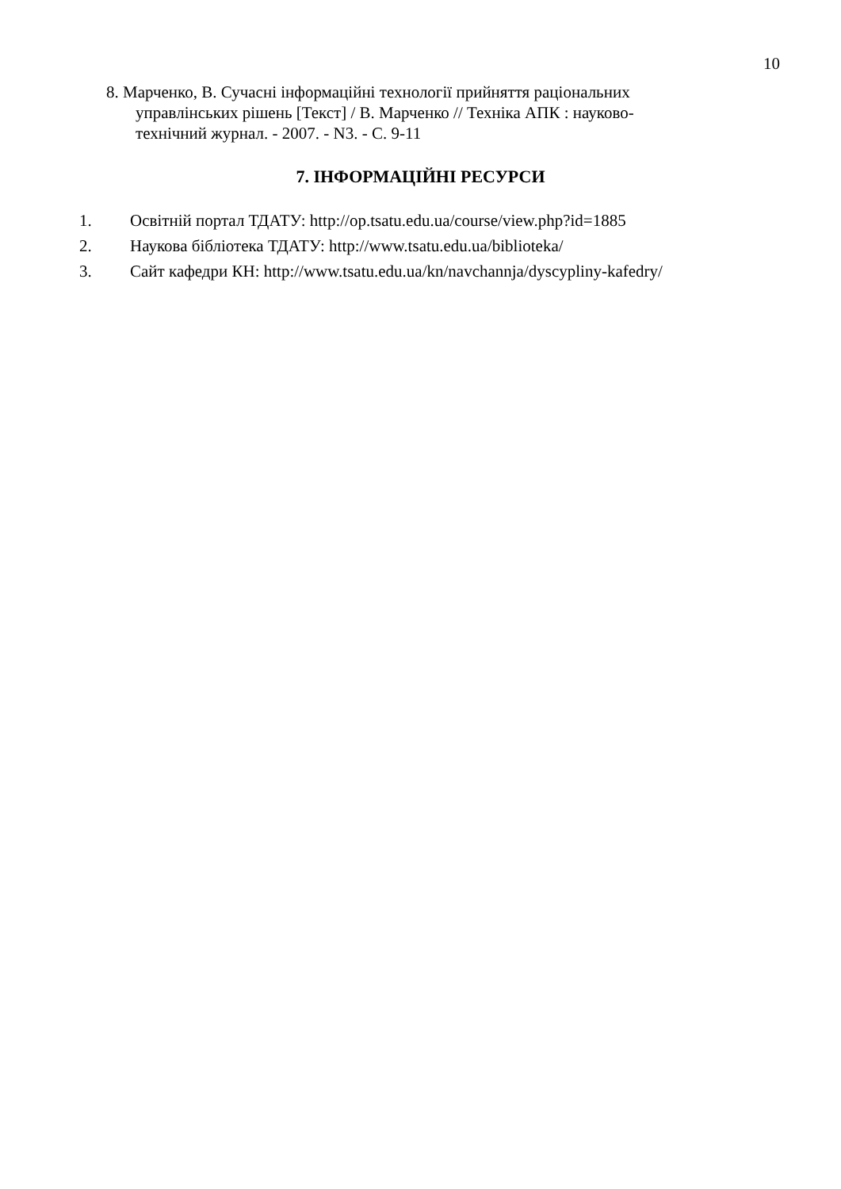10
8. Марченко, В. Сучасні інформаційні технології прийняття раціональних
управлінських рішень [Текст] / В. Марченко // Техніка АПК : науково-
технічний журнал. - 2007. - N3. - С. 9-11
7. ІНФОРМАЦІЙНІ РЕСУРСИ
1. Освітній портал ТДАТУ: http://op.tsatu.edu.ua/course/view.php?id=1885
2. Наукова бібліотека ТДАТУ: http://www.tsatu.edu.ua/biblioteka/
3. Сайт кафедри КН: http://www.tsatu.edu.ua/kn/navchannja/dyscypliny-kafedry/